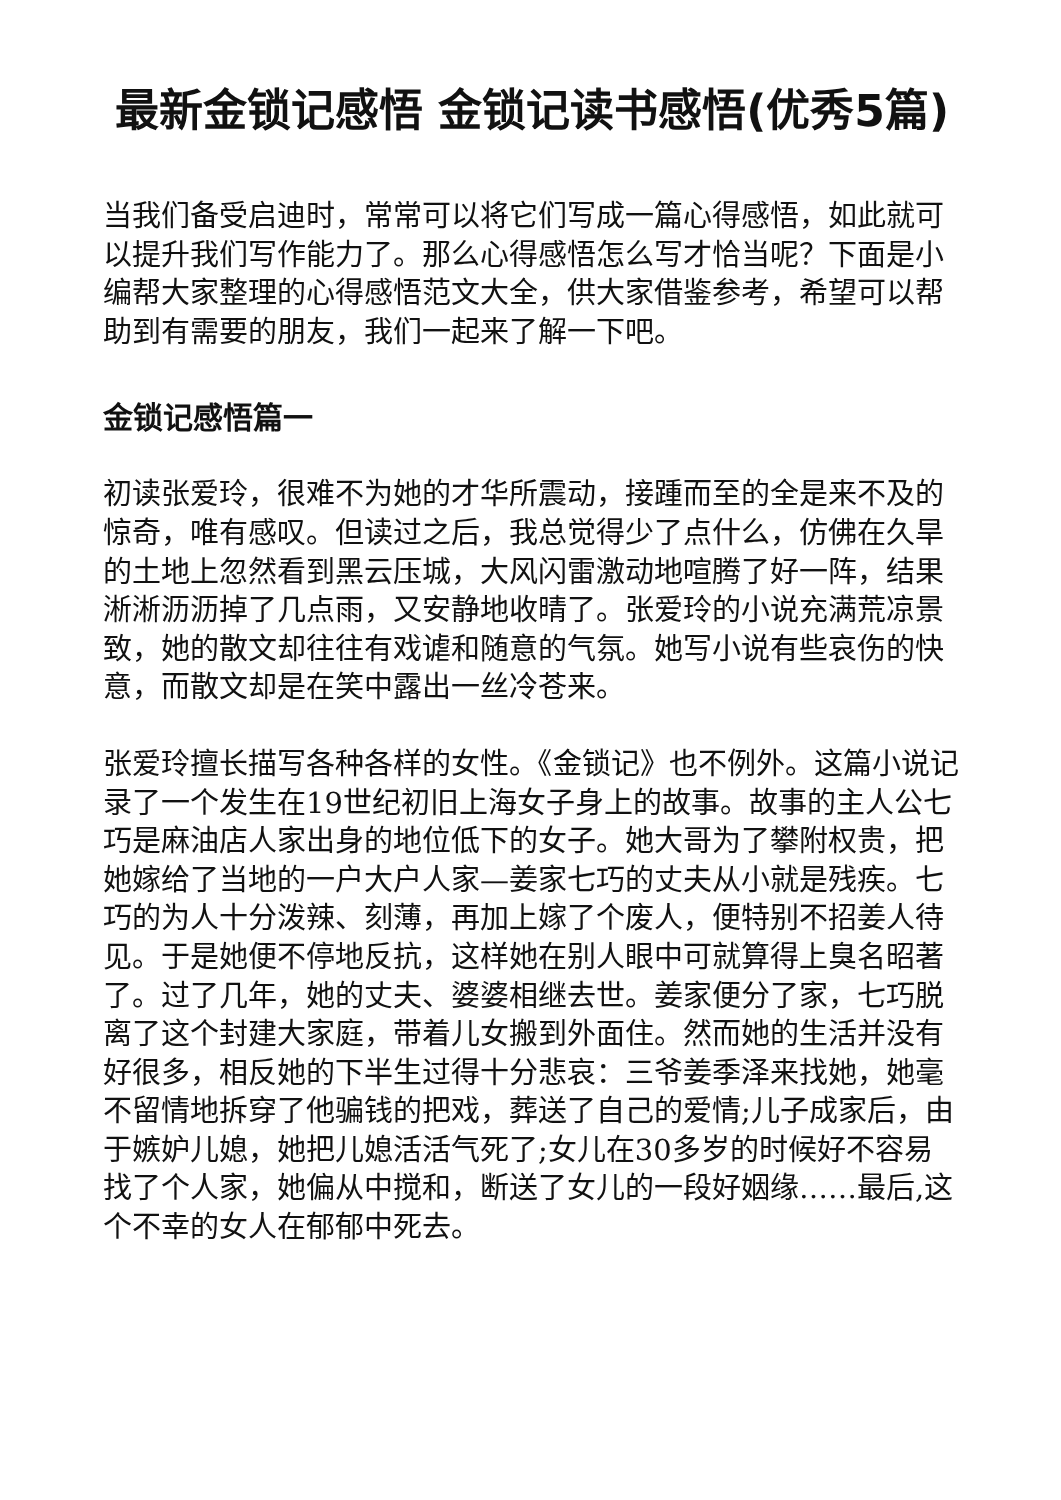最新金锁记感悟 金锁记读书感悟(优秀5篇)
当我们备受启迪时，常常可以将它们写成一篇心得感悟，如此就可以提升我们写作能力了。那么心得感悟怎么写才恰当呢？下面是小编帮大家整理的心得感悟范文大全，供大家借鉴参考，希望可以帮助到有需要的朋友，我们一起来了解一下吧。
金锁记感悟篇一
初读张爱玲，很难不为她的才华所震动，接踵而至的全是来不及的惊奇，唯有感叹。但读过之后，我总觉得少了点什么，仿佛在久旱的土地上忽然看到黑云压城，大风闪雷激动地喧腾了好一阵，结果淅淅沥沥掉了几点雨，又安静地收晴了。张爱玲的小说充满荒凉景致，她的散文却往往有戏谑和随意的气氛。她写小说有些哀伤的快意，而散文却是在笑中露出一丝冷苍来。
张爱玲擅长描写各种各样的女性。《金锁记》也不例外。这篇小说记录了一个发生在19世纪初旧上海女子身上的故事。故事的主人公七巧是麻油店人家出身的地位低下的女子。她大哥为了攀附权贵，把她嫁给了当地的一户大户人家—姜家七巧的丈夫从小就是残疾。七巧的为人十分泼辣、刻薄，再加上嫁了个废人，便特别不招姜人待见。于是她便不停地反抗，这样她在别人眼中可就算得上臭名昭著了。过了几年，她的丈夫、婆婆相继去世。姜家便分了家，七巧脱离了这个封建大家庭，带着儿女搬到外面住。然而她的生活并没有好很多，相反她的下半生过得十分悲哀：三爷姜季泽来找她，她毫不留情地拆穿了他骗钱的把戏，葬送了自己的爱情;儿子成家后，由于嫉妒儿媳，她把儿媳活活气死了;女儿在30多岁的时候好不容易找了个人家，她偏从中搅和，断送了女儿的一段好姻缘……最后,这个不幸的女人在郁郁中死去。